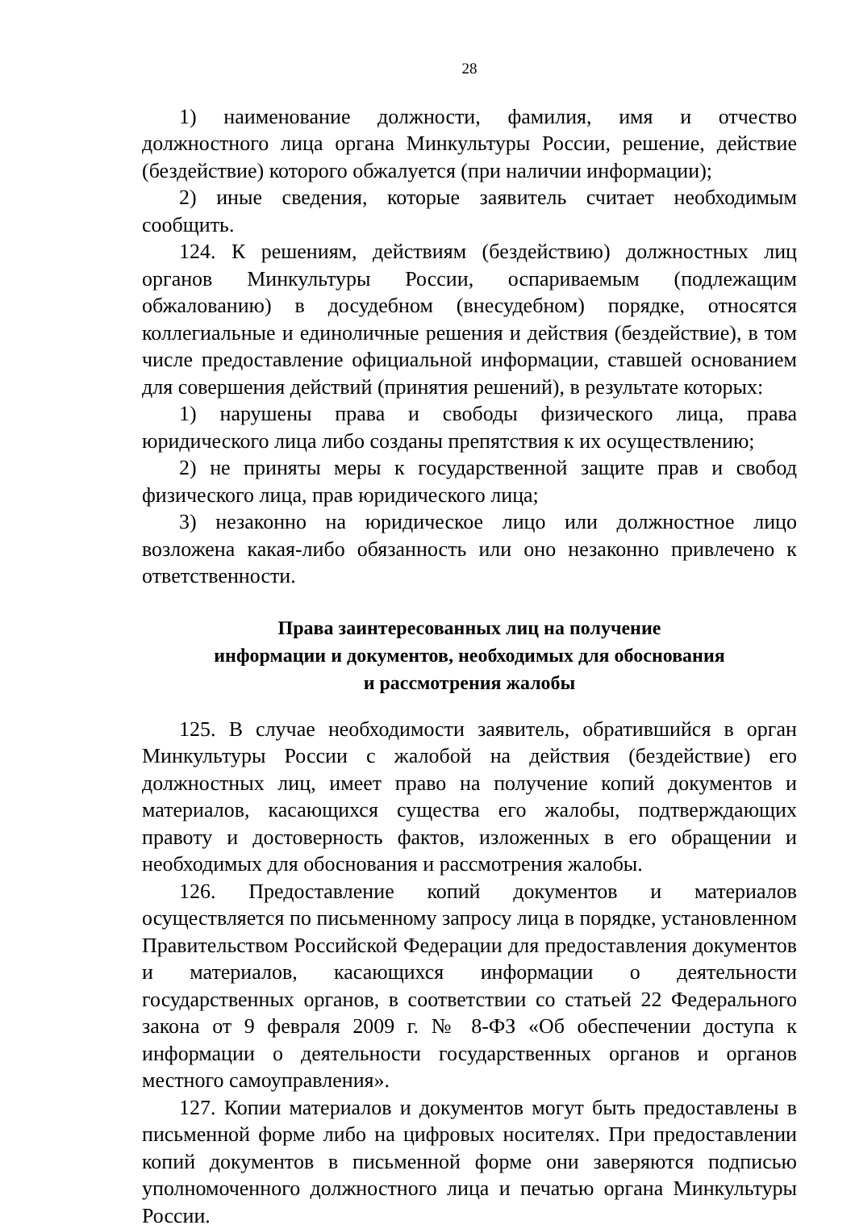28
1) наименование должности, фамилия, имя и отчество должностного лица органа Минкультуры России, решение, действие (бездействие) которого обжалуется (при наличии информации);
2) иные сведения, которые заявитель считает необходимым сообщить.
124. К решениям, действиям (бездействию) должностных лиц органов Минкультуры России, оспариваемым (подлежащим обжалованию) в досудебном (внесудебном) порядке, относятся коллегиальные и единоличные решения и действия (бездействие), в том числе предоставление официальной информации, ставшей основанием для совершения действий (принятия решений), в результате которых:
1) нарушены права и свободы физического лица, права юридического лица либо созданы препятствия к их осуществлению;
2) не приняты меры к государственной защите прав и свобод физического лица, прав юридического лица;
3) незаконно на юридическое лицо или должностное лицо возложена какая-либо обязанность или оно незаконно привлечено к ответственности.
Права заинтересованных лиц на получение
информации и документов, необходимых для обоснования
и рассмотрения жалобы
125. В случае необходимости заявитель, обратившийся в орган Минкультуры России с жалобой на действия (бездействие) его должностных лиц, имеет право на получение копий документов и материалов, касающихся существа его жалобы, подтверждающих правоту и достоверность фактов, изложенных в его обращении и необходимых для обоснования и рассмотрения жалобы.
126. Предоставление копий документов и материалов осуществляется по письменному запросу лица в порядке, установленном Правительством Российской Федерации для предоставления документов и материалов, касающихся информации о деятельности государственных органов, в соответствии со статьей 22 Федерального закона от 9 февраля 2009 г. № 8-ФЗ «Об обеспечении доступа к информации о деятельности государственных органов и органов местного самоуправления».
127. Копии материалов и документов могут быть предоставлены в письменной форме либо на цифровых носителях. При предоставлении копий документов в письменной форме они заверяются подписью уполномоченного должностного лица и печатью органа Минкультуры России.